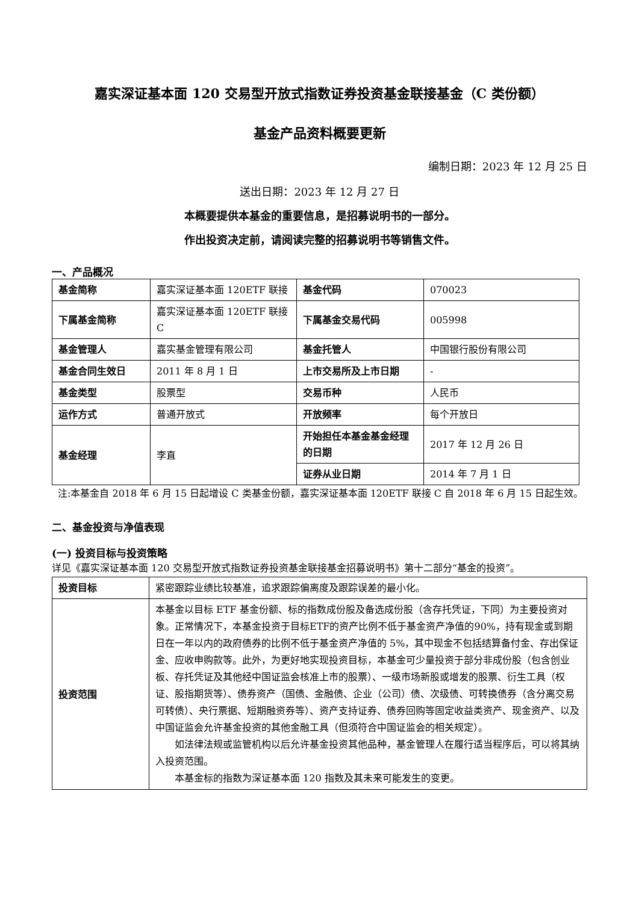嘉实深证基本面 120 交易型开放式指数证券投资基金联接基金（C 类份额）
基金产品资料概要更新
编制日期：2023 年 12 月 25 日
送出日期：2023 年 12 月 27 日
本概要提供本基金的重要信息，是招募说明书的一部分。
作出投资决定前，请阅读完整的招募说明书等销售文件。
一、产品概况
| 基金简称 | 嘉实深证基本面 120ETF 联接 | 基金代码 | 070023 |
| 下属基金简称 | 嘉实深证基本面 120ETF 联接 C | 下属基金交易代码 | 005998 |
| 基金管理人 | 嘉实基金管理有限公司 | 基金托管人 | 中国银行股份有限公司 |
| 基金合同生效日 | 2011 年 8 月 1 日 | 上市交易所及上市日期 | - |
| 基金类型 | 股票型 | 交易币种 | 人民币 |
| 运作方式 | 普通开放式 | 开放频率 | 每个开放日 |
| 基金经理 | 李直 | 开始担任本基金基金经理的日期 | 2017 年 12 月 26 日 |
| | | 证券从业日期 | 2014 年 7 月 1 日 |
注:本基金自 2018 年 6 月 15 日起增设 C 类基金份额，嘉实深证基本面 120ETF 联接 C 自 2018 年 6 月 15 日起生效。
二、基金投资与净值表现
(一) 投资目标与投资策略
详见《嘉实深证基本面 120 交易型开放式指数证券投资基金联接基金招募说明书》第十二部分“基金的投资”。
| 投资目标 | 紧密跟踪业绩比较基准，追求跟踪偏离度及跟踪误差的最小化。 |
| 投资范围 | 本基金以目标 ETF 基金份额、标的指数成份股及备选成份股（含存托凭证，下同）为主要投资对象。正常情况下，本基金投资于目标ETF的资产比例不低于基金资产净值的90%，持有现金或到期日在一年以内的政府债券的比例不低于基金资产净值的 5%，其中现金不包括结算备付金、存出保证金、应收申购款等。此外，为更好地实现投资目标，本基金可少量投资于部分非成份股（包含创业板、存托凭证及其他经中国证监会核准上市的股票）、一级市场新股或增发的股票、衍生工具（权证、股指期货等）、债券资产（国债、金融债、企业（公司）债、次级债、可转换债券（含分离交易可转债）、央行票据、短期融资券等）、资产支持证券、债券回购等固定收益类资产、现金资产、以及中国证监会允许基金投资的其他金融工具（但须符合中国证监会的相关规定）。 如法律法规或监管机构以后允许基金投资其他品种，基金管理人在履行适当程序后，可以将其纳入投资范围。 本基金标的指数为深证基本面 120 指数及其未来可能发生的变更。 |